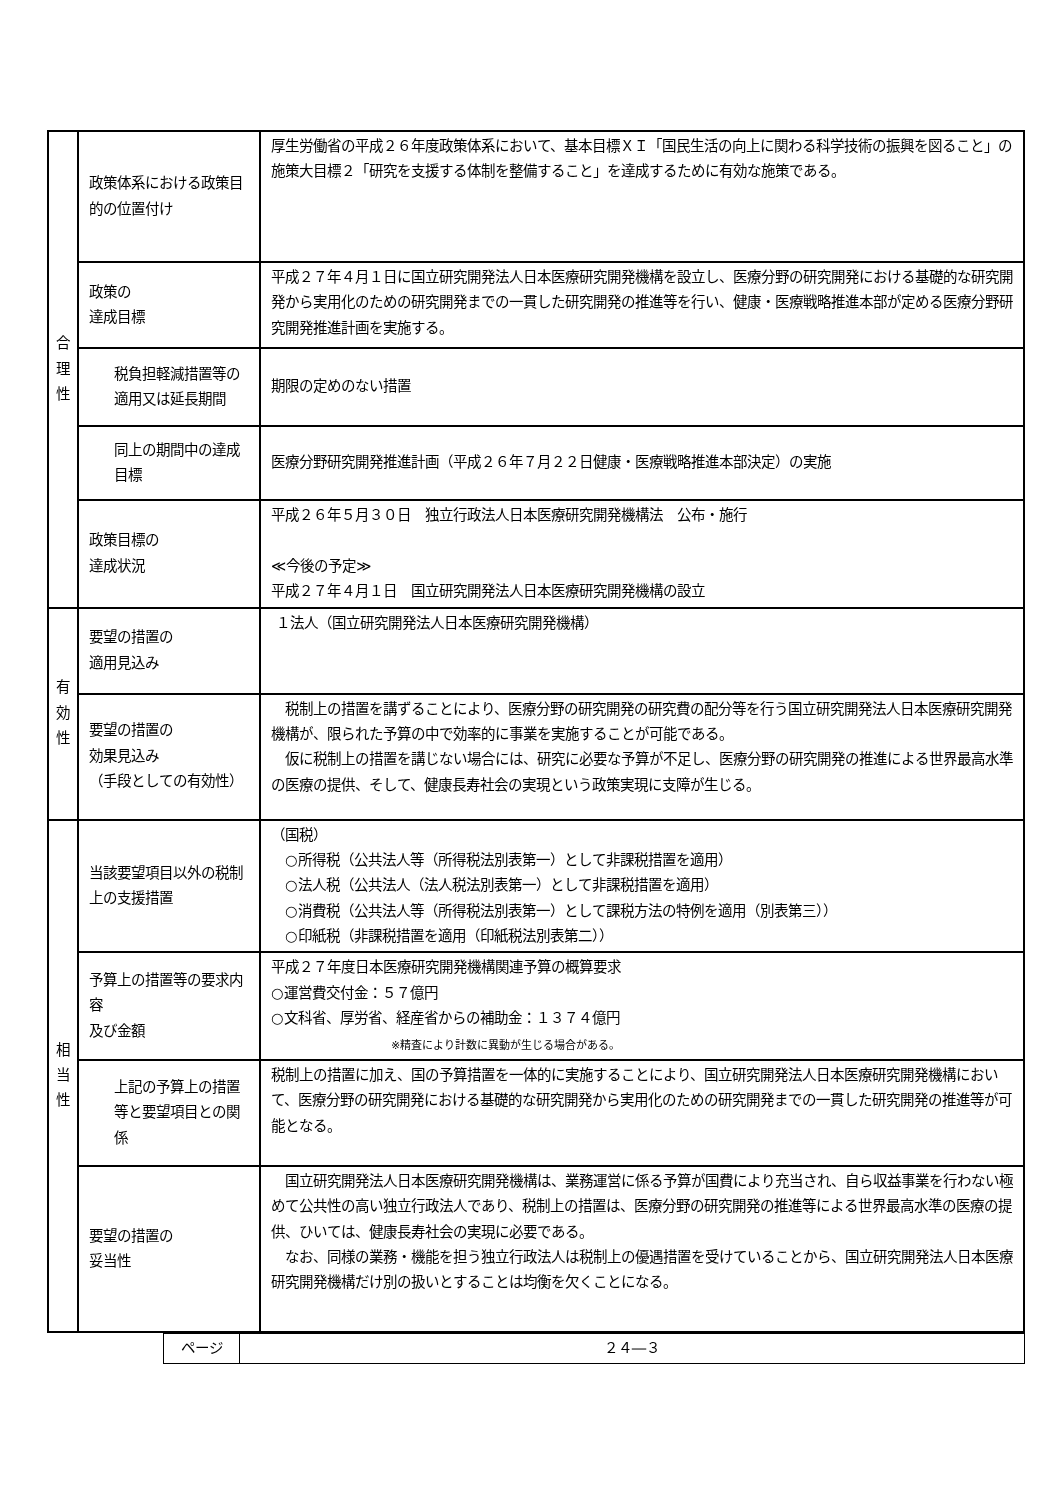| 合 理 性 | 政策体系における政策目的の位置付け | 厚生労働省の平成２６年度政策体系において、基本目標ＸＩ「国民生活の向上に関わる科学技術の振興を図ること」の施策大目標２「研究を支援する体制を整備すること」を達成するために有効な施策である。 |
| | 政策の 達成目標 | 平成２７年４月１日に国立研究開発法人日本医療研究開発機構を設立し、医療分野の研究開発における基礎的な研究開発から実用化のための研究開発までの一貫した研究開発の推進等を行い、健康・医療戦略推進本部が定める医療分野研究開発推進計画を実施する。 |
| | 税負担軽減措置等の適用又は延長期間 | 期限の定めのない措置 |
| | 同上の期間中の達成目標 | 医療分野研究開発推進計画（平成２６年７月２２日健康・医療戦略推進本部決定）の実施 |
| | 政策目標の 達成状況 | 平成２６年５月３０日 独立行政法人日本医療研究開発機構法 公布・施行 ≪今後の予定≫ 平成２７年４月１日 国立研究開発法人日本医療研究開発機構の設立 |
| 有 効 性 | 要望の措置の 適用見込み | １法人（国立研究開発法人日本医療研究開発機構） |
| | 要望の措置の 効果見込み （手段としての有効性） | 税制上の措置を講ずることにより、医療分野の研究開発の研究費の配分等を行う国立研究開発法人日本医療研究開発機構が、限られた予算の中で効率的に事業を実施することが可能である。 仮に税制上の措置を講じない場合には、研究に必要な予算が不足し、医療分野の研究開発の推進による世界最高水準の医療の提供、そして、健康長寿社会の実現という政策実現に支障が生じる。 |
| 相 当 性 | 当該要望項目以外の税制上の支援措置 | （国税） ○所得税（公共法人等（所得税法別表第一）として非課税措置を適用） ○法人税（公共法人（法人税法別表第一）として非課税措置を適用） ○消費税（公共法人等（所得税法別表第一）として課税方法の特例を適用（別表第三）） ○印紙税（非課税措置を適用（印紙税法別表第二）） |
| | 予算上の措置等の要求内容 及び金額 | 平成２７年度日本医療研究開発機構関連予算の概算要求 ○運営費交付金：５７億円 ○文科省、厚労省、経産省からの補助金：１３７４億円 ※精査により計数に異動が生じる場合がある。 |
| | 上記の予算上の措置等と要望項目との関係 | 税制上の措置に加え、国の予算措置を一体的に実施することにより、国立研究開発法人日本医療研究開発機構において、医療分野の研究開発における基礎的な研究開発から実用化のための研究開発までの一貫した研究開発の推進等が可能となる。 |
| | 要望の措置の 妥当性 | 国立研究開発法人日本医療研究開発機構は、業務運営に係る予算が国費により充当され、自ら収益事業を行わない極めて公共性の高い独立行政法人であり、税制上の措置は、医療分野の研究開発の推進等による世界最高水準の医療の提供、ひいては、健康長寿社会の実現に必要である。 なお、同様の業務・機能を担う独立行政法人は税制上の優遇措置を受けていることから、国立研究開発法人日本医療研究開発機構だけ別の扱いとすることは均衡を欠くことになる。 |
| ページ | ２４―３ |